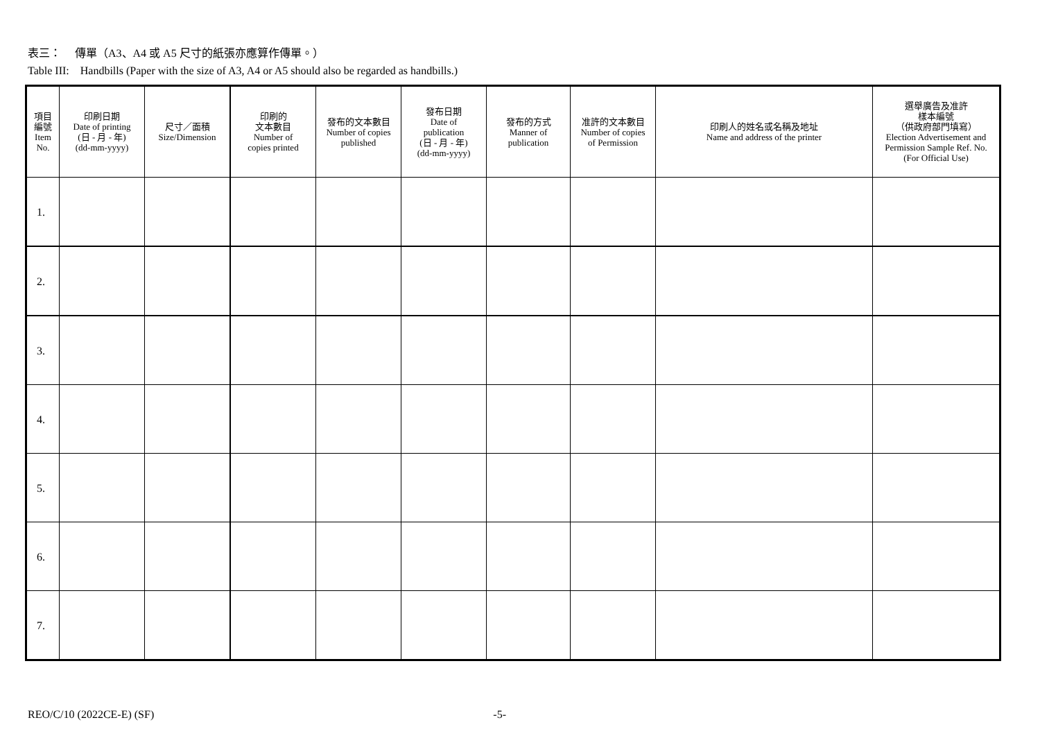表三： 傳單（A3、A4 或 A5 尺寸的紙張亦應算作傳單。）
Table III: Handbills (Paper with the size of A3, A4 or A5 should also be regarded as handbills.)
| 項目 編號 Item No. | 印刷日期 Date of printing (日 - 月 - 年) (dd-mm-yyyy) | 尺寸／面積 Size/Dimension | 印刷的 文本數目 Number of copies printed | 發布的文本數目 Number of copies published | 發布日期 Date of publication (日 - 月 - 年) (dd-mm-yyyy) | 發布的方式 Manner of publication | 准許的文本數目 Number of copies of Permission | 印刷人的姓名或名稱及地址 Name and address of the printer | 選舉廣告及准許 樣本編號 （供政府部門填寫） Election Advertisement and Permission Sample Ref. No. (For Official Use) |
| --- | --- | --- | --- | --- | --- | --- | --- | --- | --- |
| 1. | | | | | | | | | |
| 2. | | | | | | | | | |
| 3. | | | | | | | | | |
| 4. | | | | | | | | | |
| 5. | | | | | | | | | |
| 6. | | | | | | | | | |
| 7. | | | | | | | | | |
REO/C/10 (2022CE-E) (SF) -5-